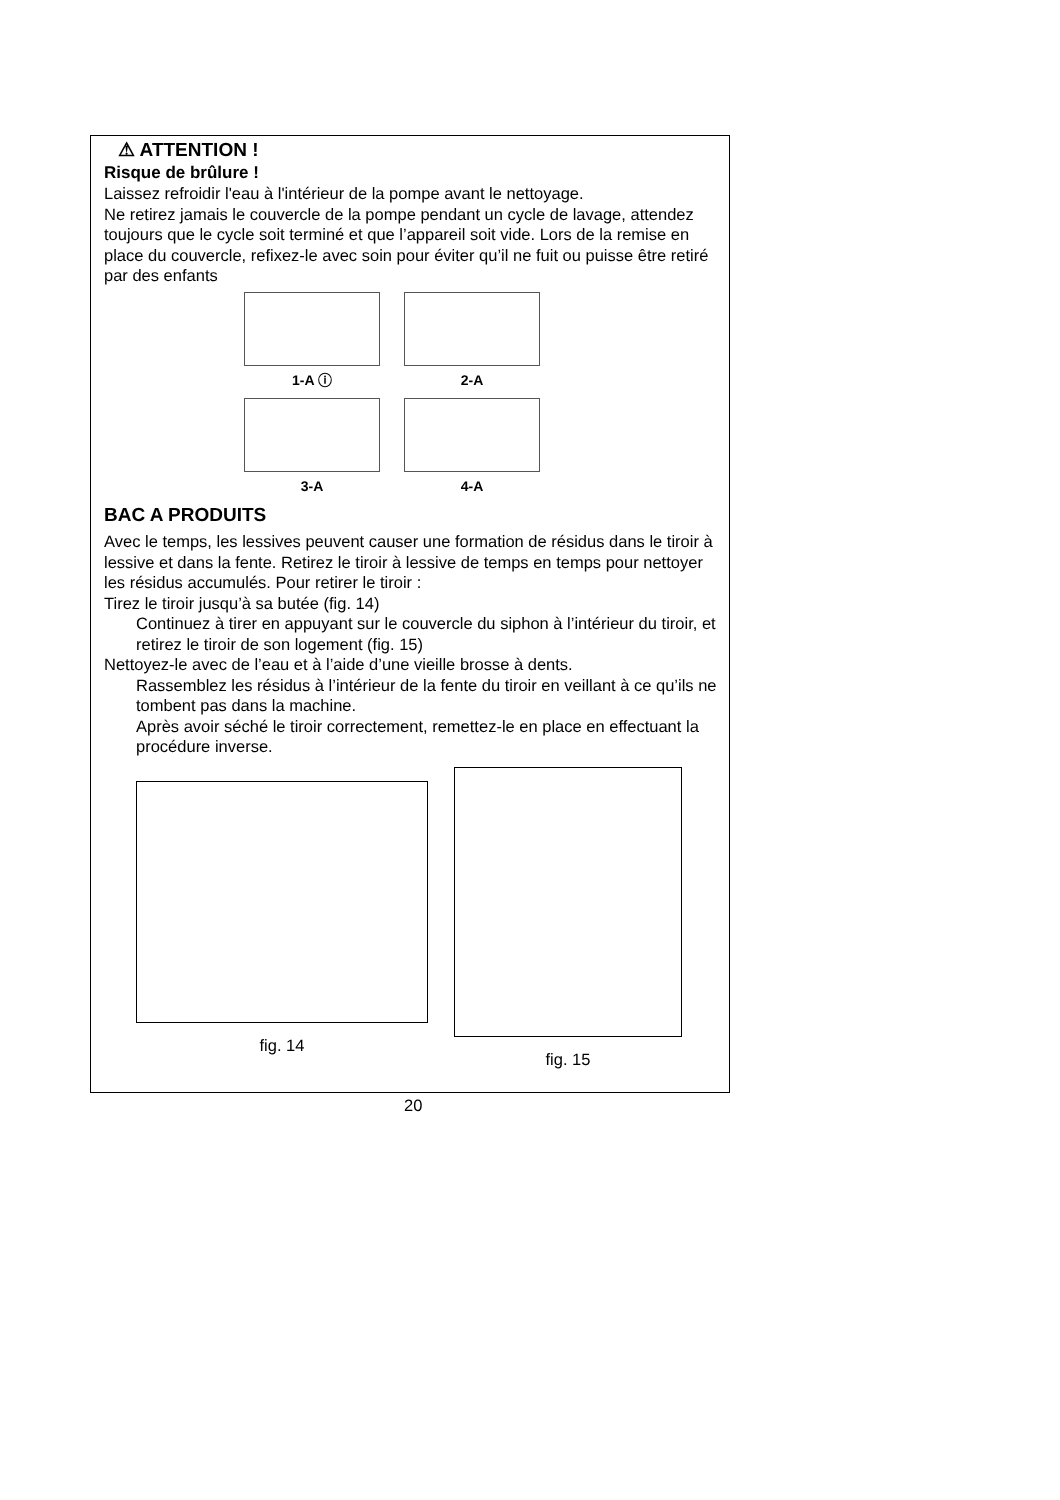⚠ ATTENTION !
Risque de brûlure !
Laissez refroidir l'eau à l'intérieur de la pompe avant le nettoyage.
Ne retirez jamais le couvercle de la pompe pendant un cycle de lavage, attendez toujours que le cycle soit terminé et que l’appareil soit vide. Lors de la remise en place du couvercle, refixez-le avec soin pour éviter qu’il ne fuit ou puisse être retiré par des enfants
1-A ⓘ
2-A
3-A
4-A
BAC A PRODUITS
Avec le temps, les lessives peuvent causer une formation de résidus dans le tiroir à lessive et dans la fente. Retirez le tiroir à lessive de temps en temps pour nettoyer les résidus accumulés. Pour retirer le tiroir :
Tirez le tiroir jusqu’à sa butée (fig. 14)
Continuez à tirer en appuyant sur le couvercle du siphon à l’intérieur du tiroir, et retirez le tiroir de son logement (fig. 15)
Nettoyez-le avec de l’eau et à l’aide d’une vieille brosse à dents.
Rassemblez les résidus à l’intérieur de la fente du tiroir en veillant à ce qu’ils ne tombent pas dans la machine.
Après avoir séché le tiroir correctement, remettez-le en place en effectuant la procédure inverse.
fig. 14 fig. 15
20